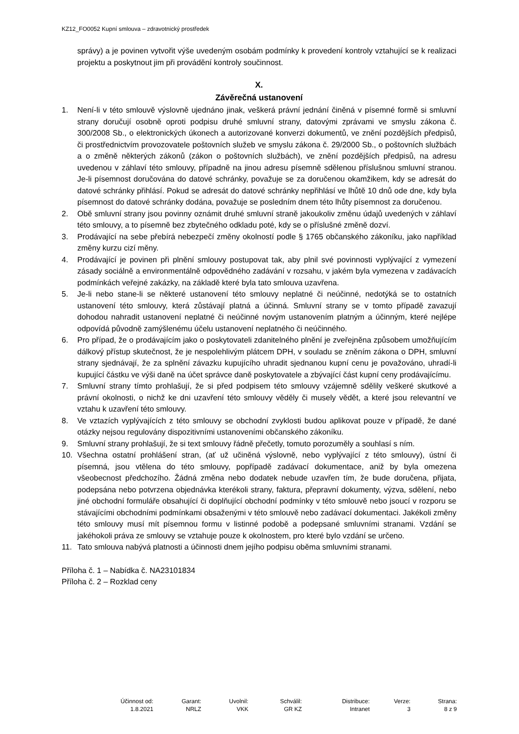KZ12_FO0052 Kupní smlouva – zdravotnický prostředek
správy) a je povinen vytvořit výše uvedeným osobám podmínky k provedení kontroly vztahující se k realizaci projektu a poskytnout jim při provádění kontroly součinnost.
X.
Závěrečná ustanovení
1. Není-li v této smlouvě výslovně ujednáno jinak, veškerá právní jednání činěná v písemné formě si smluvní strany doručují osobně oproti podpisu druhé smluvní strany, datovými zprávami ve smyslu zákona č. 300/2008 Sb., o elektronických úkonech a autorizované konverzi dokumentů, ve znění pozdějších předpisů, či prostřednictvím provozovatele poštovních služeb ve smyslu zákona č. 29/2000 Sb., o poštovních službách a o změně některých zákonů (zákon o poštovních službách), ve znění pozdějších předpisů, na adresu uvedenou v záhlaví této smlouvy, případně na jinou adresu písemně sdělenou příslušnou smluvní stranou. Je-li písemnost doručována do datové schránky, považuje se za doručenou okamžikem, kdy se adresát do datové schránky přihlásí. Pokud se adresát do datové schránky nepřihlásí ve lhůtě 10 dnů ode dne, kdy byla písemnost do datové schránky dodána, považuje se posledním dnem této lhůty písemnost za doručenou.
2. Obě smluvní strany jsou povinny oznámit druhé smluvní straně jakoukoliv změnu údajů uvedených v záhlaví této smlouvy, a to písemně bez zbytečného odkladu poté, kdy se o příslušné změně dozví.
3. Prodávající na sebe přebírá nebezpečí změny okolností podle § 1765 občanského zákoníku, jako například změny kurzu cizí měny.
4. Prodávající je povinen při plnění smlouvy postupovat tak, aby plnil své povinnosti vyplývající z vymezení zásady sociálně a environmentálně odpovědného zadávání v rozsahu, v jakém byla vymezena v zadávacích podmínkách veřejné zakázky, na základě které byla tato smlouva uzavřena.
5. Je-li nebo stane-li se některé ustanovení této smlouvy neplatné či neúčinné, nedotýká se to ostatních ustanovení této smlouvy, která zůstávají platná a účinná. Smluvní strany se v tomto případě zavazují dohodou nahradit ustanovení neplatné či neúčinné novým ustanovením platným a účinným, které nejlépe odpovídá původně zamýšlenému účelu ustanovení neplatného či neúčinného.
6. Pro případ, že o prodávajícím jako o poskytovateli zdanitelného plnění je zveřejněna způsobem umožňujícím dálkový přístup skutečnost, že je nespolehlivým plátcem DPH, v souladu se zněním zákona o DPH, smluvní strany sjednávají, že za splnění závazku kupujícího uhradit sjednanou kupní cenu je považováno, uhradí-li kupující částku ve výši daně na účet správce daně poskytovatele a zbývající část kupní ceny prodávajícímu.
7. Smluvní strany tímto prohlašují, že si před podpisem této smlouvy vzájemně sdělily veškeré skutkové a právní okolnosti, o nichž ke dni uzavření této smlouvy věděly či musely vědět, a které jsou relevantní ve vztahu k uzavření této smlouvy.
8. Ve vztazích vyplývajících z této smlouvy se obchodní zvyklosti budou aplikovat pouze v případě, že dané otázky nejsou regulovány dispozitivními ustanoveními občanského zákoníku.
9. Smluvní strany prohlašují, že si text smlouvy řádně přečetly, tomuto porozuměly a souhlasí s ním.
10. Všechna ostatní prohlášení stran, (ať už učiněná výslovně, nebo vyplývající z této smlouvy), ústní či písemná, jsou vtělena do této smlouvy, popřípadě zadávací dokumentace, aniž by byla omezena všeobecnost předchozího. Žádná změna nebo dodatek nebude uzavřen tím, že bude doručena, přijata, podepsána nebo potvrzena objednávka kterékoli strany, faktura, přepravní dokumenty, výzva, sdělení, nebo jiné obchodní formuláře obsahující či doplňující obchodní podmínky v této smlouvě nebo jsoucí v rozporu se stávajícími obchodními podmínkami obsaženými v této smlouvě nebo zadávací dokumentaci. Jakékoli změny této smlouvy musí mít písemnou formu v listinné podobě a podepsané smluvními stranami. Vzdání se jakéhokoli práva ze smlouvy se vztahuje pouze k okolnostem, pro které bylo vzdání se určeno.
11. Tato smlouva nabývá platnosti a účinnosti dnem jejího podpisu oběma smluvními stranami.
Příloha č. 1 – Nabídka č. NA23101834
Příloha č. 2 – Rozklad ceny
| Účinnost od: | Garant: | Uvolnil: | Schválil: | Distribuce: | Verze: | Strana: |
| 1.8.2021 | NRLZ | VKK | GR KZ | Intranet | 3 | 8 z 9 |